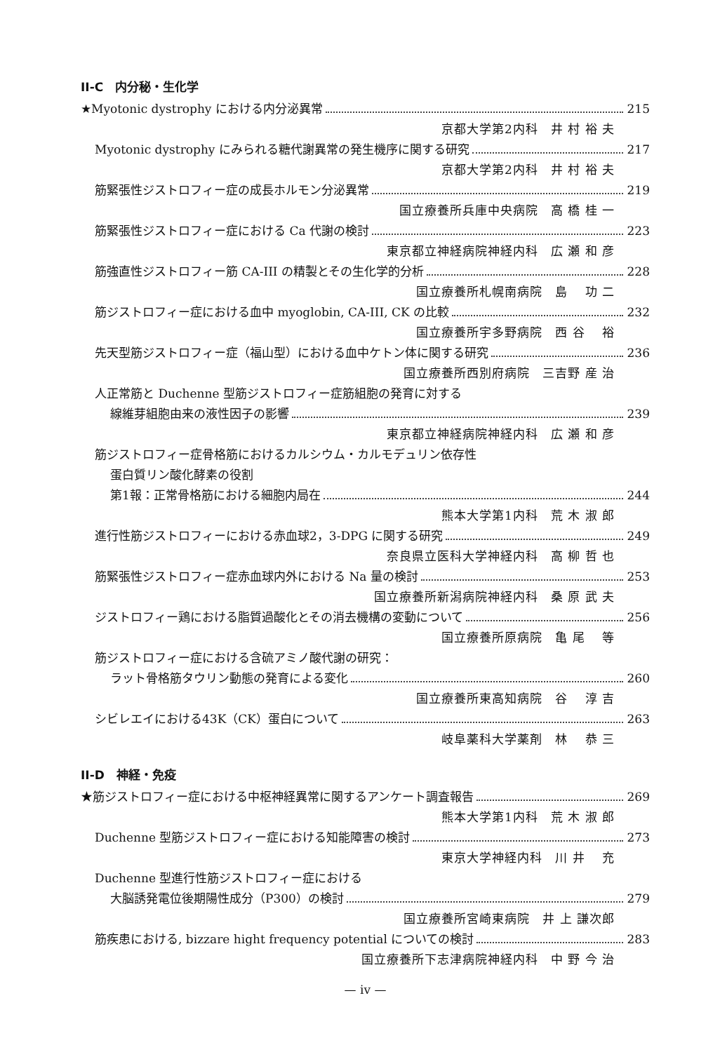II-C　内分秘・生化学
★Myotonic dystrophy における内分泌異常 215
京都大学第2内科　井 村 裕 夫
Myotonic dystrophy にみられる糖代謝異常の発生機序に関する研究 217
京都大学第2内科　井 村 裕 夫
筋緊張性ジストロフィー症の成長ホルモン分泌異常 219
国立療養所兵庫中央病院　高 橋 桂 一
筋緊張性ジストロフィー症における Ca 代謝の検討 223
東京都立神経病院神経内科　広 瀬 和 彦
筋強直性ジストロフィー筋 CA-III の精製とその生化学的分析 228
国立療養所札幌南病院　島 　功 二
筋ジストロフィー症における血中 myoglobin, CA-III, CK の比較 232
国立療養所宇多野病院　西 谷 　裕
先天型筋ジストロフィー症（福山型）における血中ケトン体に関する研究 236
国立療養所西別府病院　三吉野 産 治
人正常筋と Duchenne 型筋ジストロフィー症筋組胞の発育に対する
線維芽組胞由来の液性因子の影響 239
東京都立神経病院神経内科　広 瀬 和 彦
筋ジストロフィー症骨格筋におけるカルシウム・カルモデュリン依存性
蛋白質リン酸化酵素の役割
第1報：正常骨格筋における細胞内局在 244
熊本大学第1内科　荒 木 淑 郎
進行性筋ジストロフィーにおける赤血球2，3-DPG に関する研究 249
奈良県立医科大学神経内科　高 柳 哲 也
筋緊張性ジストロフィー症赤血球内外における Na 量の検討 253
国立療養所新潟病院神経内科　桑 原 武 夫
ジストロフィー鶏における脂質過酸化とその消去機構の変動について 256
国立療養所原病院　亀 尾 　等
筋ジストロフィー症における含硫アミノ酸代謝の研究：
ラット骨格筋タウリン動態の発育による変化 260
国立療養所東高知病院　谷 　淳 吉
シビレエイにおける43K（CK）蛋白について 263
岐阜薬科大学薬剤　林 　恭 三
II-D　神経・免疫
★筋ジストロフィー症における中枢神経異常に関するアンケート調査報告 269
熊本大学第1内科　荒 木 淑 郎
Duchenne 型筋ジストロフィー症における知能障害の検討 273
東京大学神経内科　川 井 　充
Duchenne 型進行性筋ジストロフィー症における
大脳誘発電位後期陽性成分（P300）の検討 279
国立療養所宮崎東病院　井 上 謙次郎
筋疾患における, bizzare hight frequency potential についての検討 283
国立療養所下志津病院神経内科　中 野 今 治
— iv —